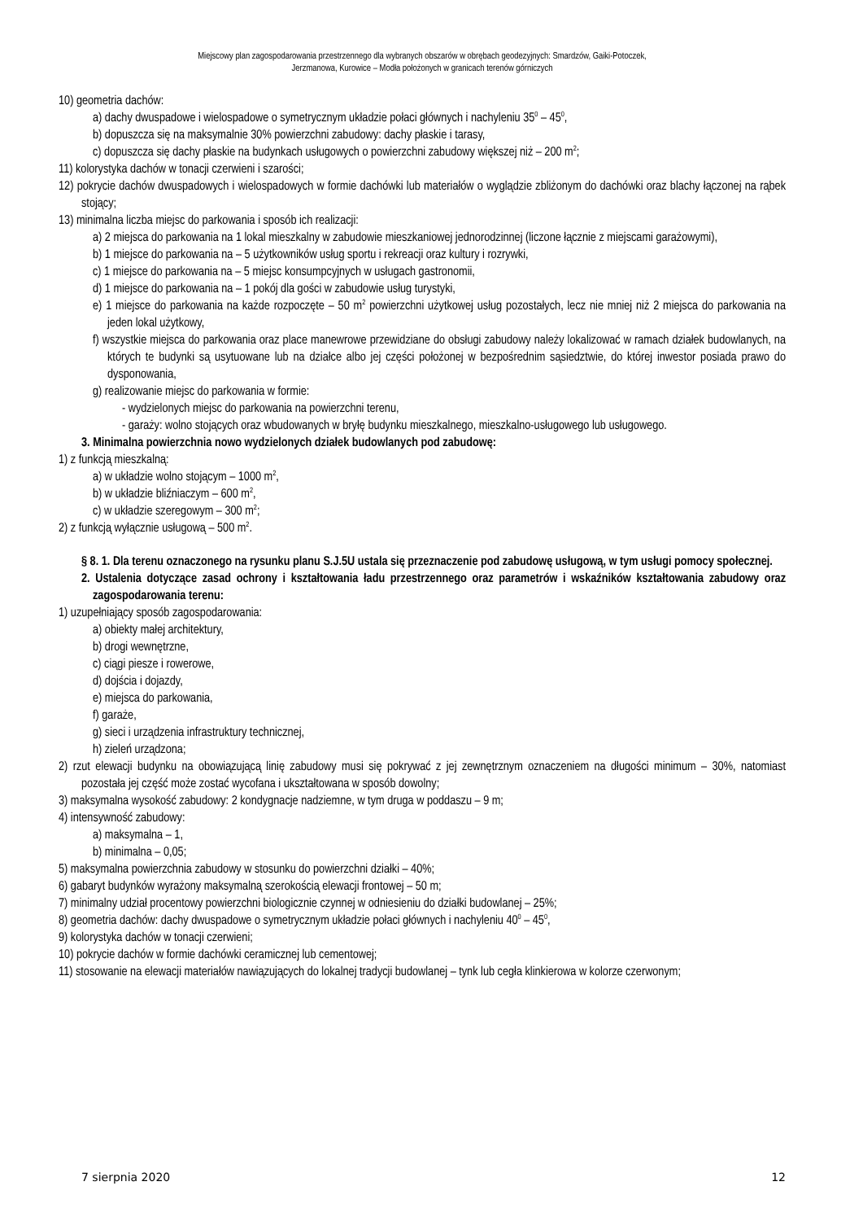Miejscowy plan zagospodarowania przestrzennego dla wybranych obszarów w obrębach geodezyjnych: Smardzów, Gaiki-Potoczek,
Jerzmanowa, Kurowice – Modła położonych w granicach terenów górniczych
10) geometria dachów:
a) dachy dwuspadowe i wielospadowe o symetrycznym układzie połaci głównych i nachyleniu 35<sup>0</sup> – 45<sup>0</sup>,
b) dopuszcza się na maksymalnie 30% powierzchni zabudowy: dachy płaskie i tarasy,
c) dopuszcza się dachy płaskie na budynkach usługowych o powierzchni zabudowy większej niż – 200 m<sup>2</sup>;
11) kolorystyka dachów w tonacji czerwieni i szarości;
12) pokrycie dachów dwuspadowych i wielospadowych w formie dachówki lub materiałów o wyglądzie zbliżonym do dachówki oraz blachy łączonej na rąbek stojący;
13) minimalna liczba miejsc do parkowania i sposób ich realizacji:
a) 2 miejsca do parkowania na 1 lokal mieszkalny w zabudowie mieszkaniowej jednorodzinnej (liczone łącznie z miejscami garażowymi),
b) 1 miejsce do parkowania na – 5 użytkowników usług sportu i rekreacji oraz kultury i rozrywki,
c) 1 miejsce do parkowania na – 5 miejsc konsumpcyjnych w usługach gastronomii,
d) 1 miejsce do parkowania na – 1 pokój dla gości w zabudowie usług turystyki,
e) 1 miejsce do parkowania na każde rozpoczęte – 50 m<sup>2</sup> powierzchni użytkowej usług pozostałych, lecz nie mniej niż 2 miejsca do parkowania na jeden lokal użytkowy,
f) wszystkie miejsca do parkowania oraz place manewrowe przewidziane do obsługi zabudowy należy lokalizować w ramach działek budowlanych, na których te budynki są usytuowane lub na działce albo jej części położonej w bezpośrednim sąsiedztwie, do której inwestor posiada prawo do dysponowania,
g) realizowanie miejsc do parkowania w formie:
- wydzielonych miejsc do parkowania na powierzchni terenu,
- garaży: wolno stojących oraz wbudowanych w bryłę budynku mieszkalnego, mieszkalno-usługowego lub usługowego.
3. Minimalna powierzchnia nowo wydzielonych działek budowlanych pod zabudowę:
1) z funkcją mieszkalną:
a) w układzie wolno stojącym – 1000 m<sup>2</sup>,
b) w układzie bliźniaczym – 600 m<sup>2</sup>,
c) w układzie szeregowym – 300 m<sup>2</sup>;
2) z funkcją wyłącznie usługową – 500 m<sup>2</sup>.
§ 8. 1. Dla terenu oznaczonego na rysunku planu S.J.5U ustala się przeznaczenie pod zabudowę usługową, w tym usługi pomocy społecznej.
2. Ustalenia dotyczące zasad ochrony i kształtowania ładu przestrzennego oraz parametrów i wskaźników kształtowania zabudowy oraz zagospodarowania terenu:
1) uzupełniający sposób zagospodarowania:
a) obiekty małej architektury,
b) drogi wewnętrzne,
c) ciągi piesze i rowerowe,
d) dojścia i dojazdy,
e) miejsca do parkowania,
f) garaże,
g) sieci i urządzenia infrastruktury technicznej,
h) zieleń urządzona;
2) rzut elewacji budynku na obowiązującą linię zabudowy musi się pokrywać z jej zewnętrznym oznaczeniem na długości minimum – 30%, natomiast pozostała jej część może zostać wycofana i ukształtowana w sposób dowolny;
3) maksymalna wysokość zabudowy: 2 kondygnacje nadziemne, w tym druga w poddaszu – 9 m;
4) intensywność zabudowy:
a) maksymalna – 1,
b) minimalna – 0,05;
5) maksymalna powierzchnia zabudowy w stosunku do powierzchni działki – 40%;
6) gabaryt budynków wyrażony maksymalną szerokością elewacji frontowej – 50 m;
7) minimalny udział procentowy powierzchni biologicznie czynnej w odniesieniu do działki budowlanej – 25%;
8) geometria dachów: dachy dwuspadowe o symetrycznym układzie połaci głównych i nachyleniu 40<sup>0</sup> – 45<sup>0</sup>,
9) kolorystyka dachów w tonacji czerwieni;
10) pokrycie dachów w formie dachówki ceramicznej lub cementowej;
11) stosowanie na elewacji materiałów nawiązujących do lokalnej tradycji budowlanej – tynk lub cegła klinkierowa w kolorze czerwonym;
7 sierpnia 2020 12